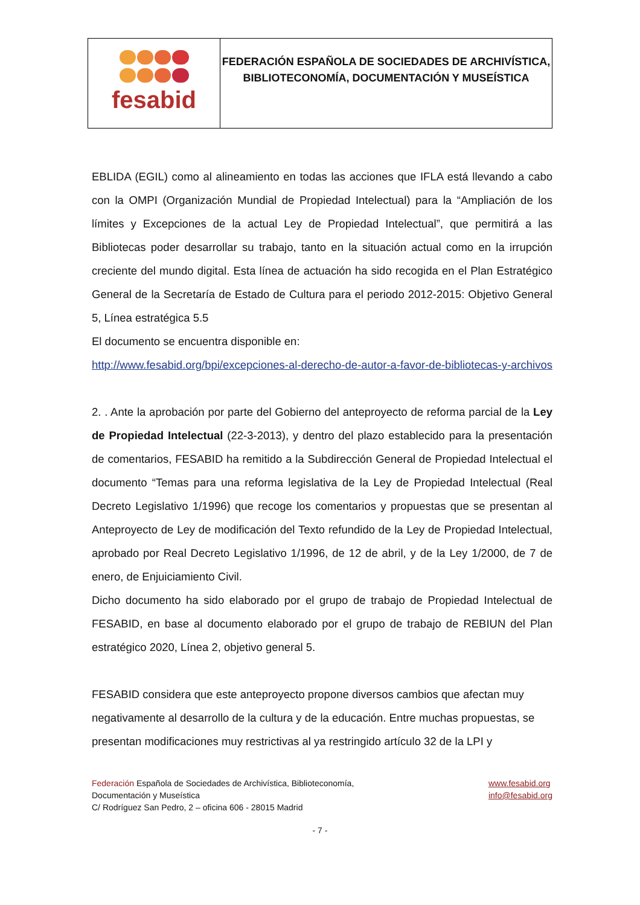| fesabid | FEDERACIÓN ESPAÑOLA DE SOCIEDADES DE ARCHIVÍSTICA, BIBLIOTECONOMÍA, DOCUMENTACIÓN Y MUSEÍSTICA |
EBLIDA (EGIL) como al alineamiento en todas las acciones que IFLA está llevando a cabo con la OMPI (Organización Mundial de Propiedad Intelectual) para la “Ampliación de los límites y Excepciones de la actual Ley de Propiedad Intelectual”, que permitirá a las Bibliotecas poder desarrollar su trabajo, tanto en la situación actual como en la irrupción creciente del mundo digital. Esta línea de actuación ha sido recogida en el Plan Estratégico General de la Secretaría de Estado de Cultura para el periodo 2012-2015: Objetivo General 5, Línea estratégica 5.5
El documento se encuentra disponible en:
http://www.fesabid.org/bpi/excepciones-al-derecho-de-autor-a-favor-de-bibliotecas-y-archivos
2. . Ante la aprobación por parte del Gobierno del anteproyecto de reforma parcial de la Ley de Propiedad Intelectual (22-3-2013), y dentro del plazo establecido para la presentación de comentarios, FESABID ha remitido a la Subdirección General de Propiedad Intelectual el documento “Temas para una reforma legislativa de la Ley de Propiedad Intelectual (Real Decreto Legislativo 1/1996) que recoge los comentarios y propuestas que se presentan al Anteproyecto de Ley de modificación del Texto refundido de la Ley de Propiedad Intelectual, aprobado por Real Decreto Legislativo 1/1996, de 12 de abril, y de la Ley 1/2000, de 7 de enero, de Enjuiciamiento Civil.
Dicho documento ha sido elaborado por el grupo de trabajo de Propiedad Intelectual de FESABID, en base al documento elaborado por el grupo de trabajo de REBIUN del Plan estratégico 2020, Línea 2, objetivo general 5.
FESABID considera que este anteproyecto propone diversos cambios que afectan muy negativamente al desarrollo de la cultura y de la educación. Entre muchas propuestas, se presentan modificaciones muy restrictivas al ya restringido artículo 32 de la LPI y
Federación Española de Sociedades de Archivística, Biblioteconomía,
Documentación y Museística
C/ Rodríguez San Pedro, 2 – oficina 606 - 28015 Madrid
www.fesabid.org
info@fesabid.org
- 7 -